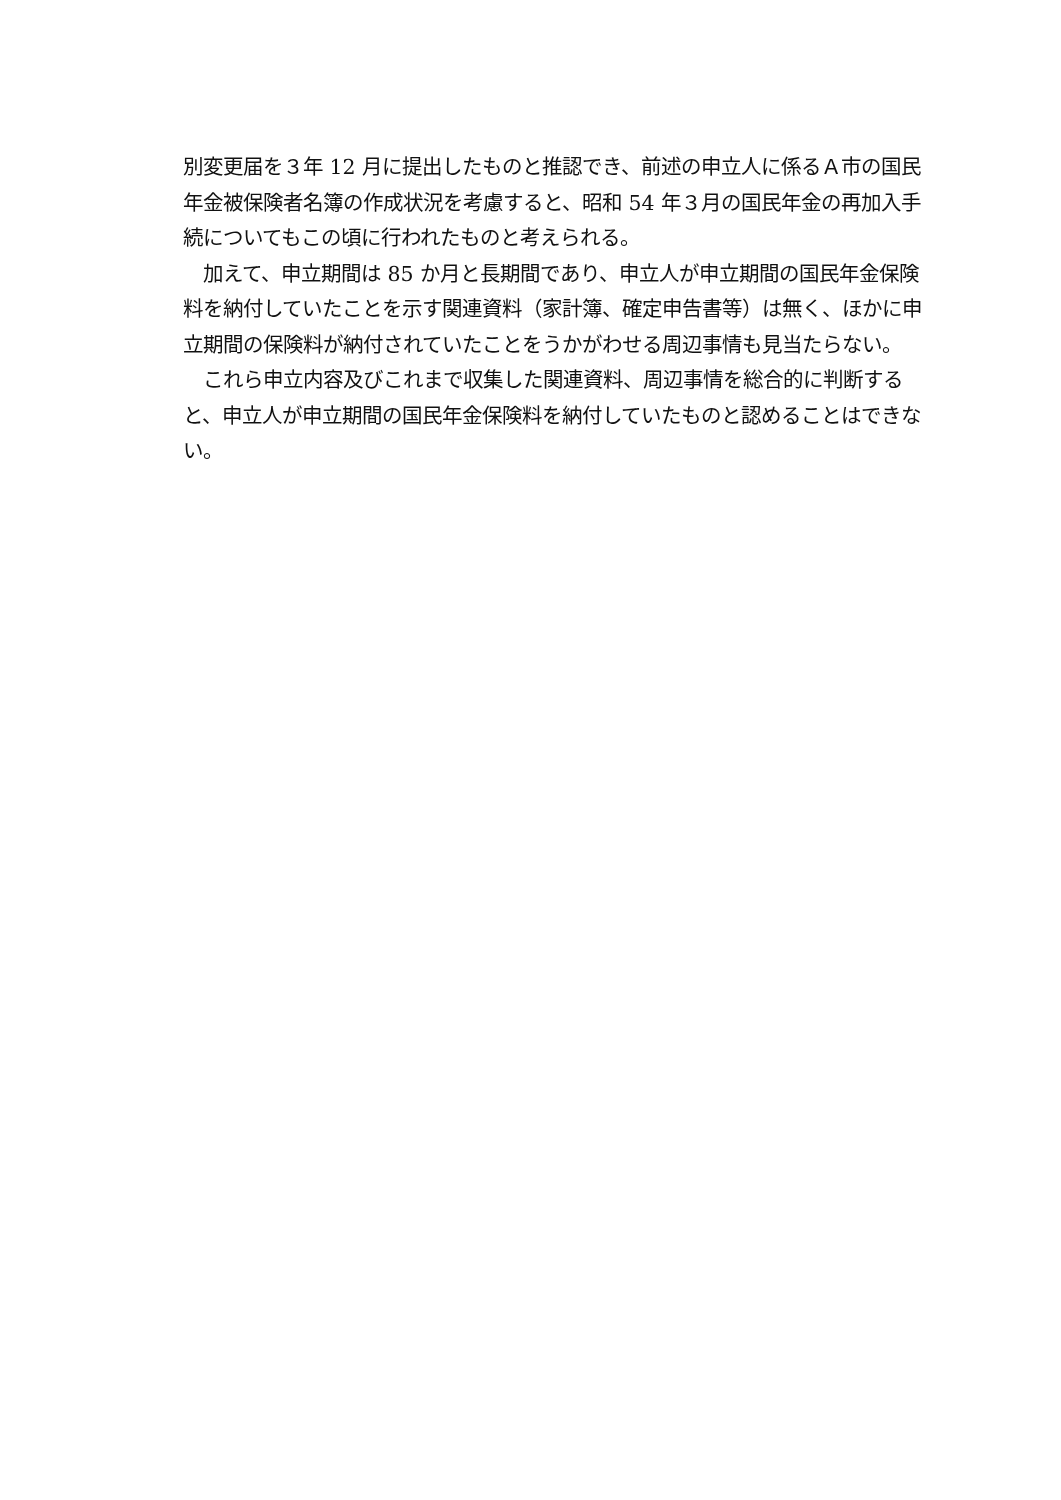別変更届を３年 12 月に提出したものと推認でき、前述の申立人に係るＡ市の国民年金被保険者名簿の作成状況を考慮すると、昭和 54 年３月の国民年金の再加入手続についてもこの頃に行われたものと考えられる。
　加えて、申立期間は 85 か月と長期間であり、申立人が申立期間の国民年金保険料を納付していたことを示す関連資料（家計簿、確定申告書等）は無く、ほかに申立期間の保険料が納付されていたことをうかがわせる周辺事情も見当たらない。
　これら申立内容及びこれまで収集した関連資料、周辺事情を総合的に判断すると、申立人が申立期間の国民年金保険料を納付していたものと認めることはできない。